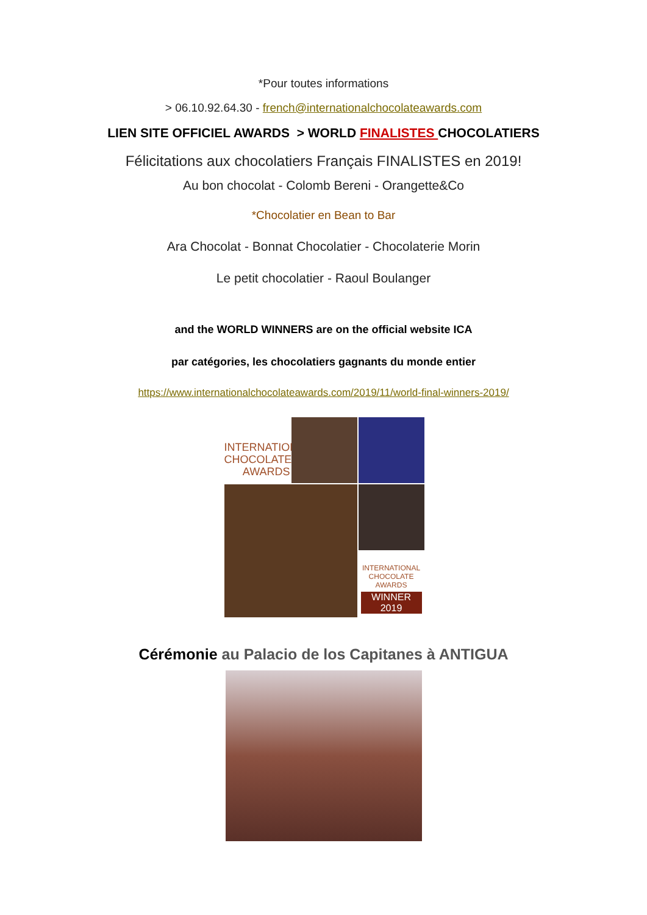*Pour toutes informations
> 06.10.92.64.30 - french@internationalchocolateawards.com
LIEN SITE OFFICIEL AWARDS > WORLD FINALISTES CHOCOLATIERS
Félicitations aux chocolatiers Français FINALISTES en 2019!
Au bon chocolat - Colomb Bereni - Orangette&Co
*Chocolatier en Bean to Bar
Ara Chocolat - Bonnat Chocolatier - Chocolaterie Morin
Le petit chocolatier - Raoul Boulanger
and the WORLD WINNERS are on the official website ICA
par catégories, les chocolatiers gagnants du monde entier
https://www.internationalchocolateawards.com/2019/11/world-final-winners-2019/
INTERNATIONAL
CHOCOLATE
AWARDS
INTERNATIONAL
CHOCOLATE AWARDS
WINNER
2019
Cérémonie au Palacio de los Capitanes à ANTIGUA